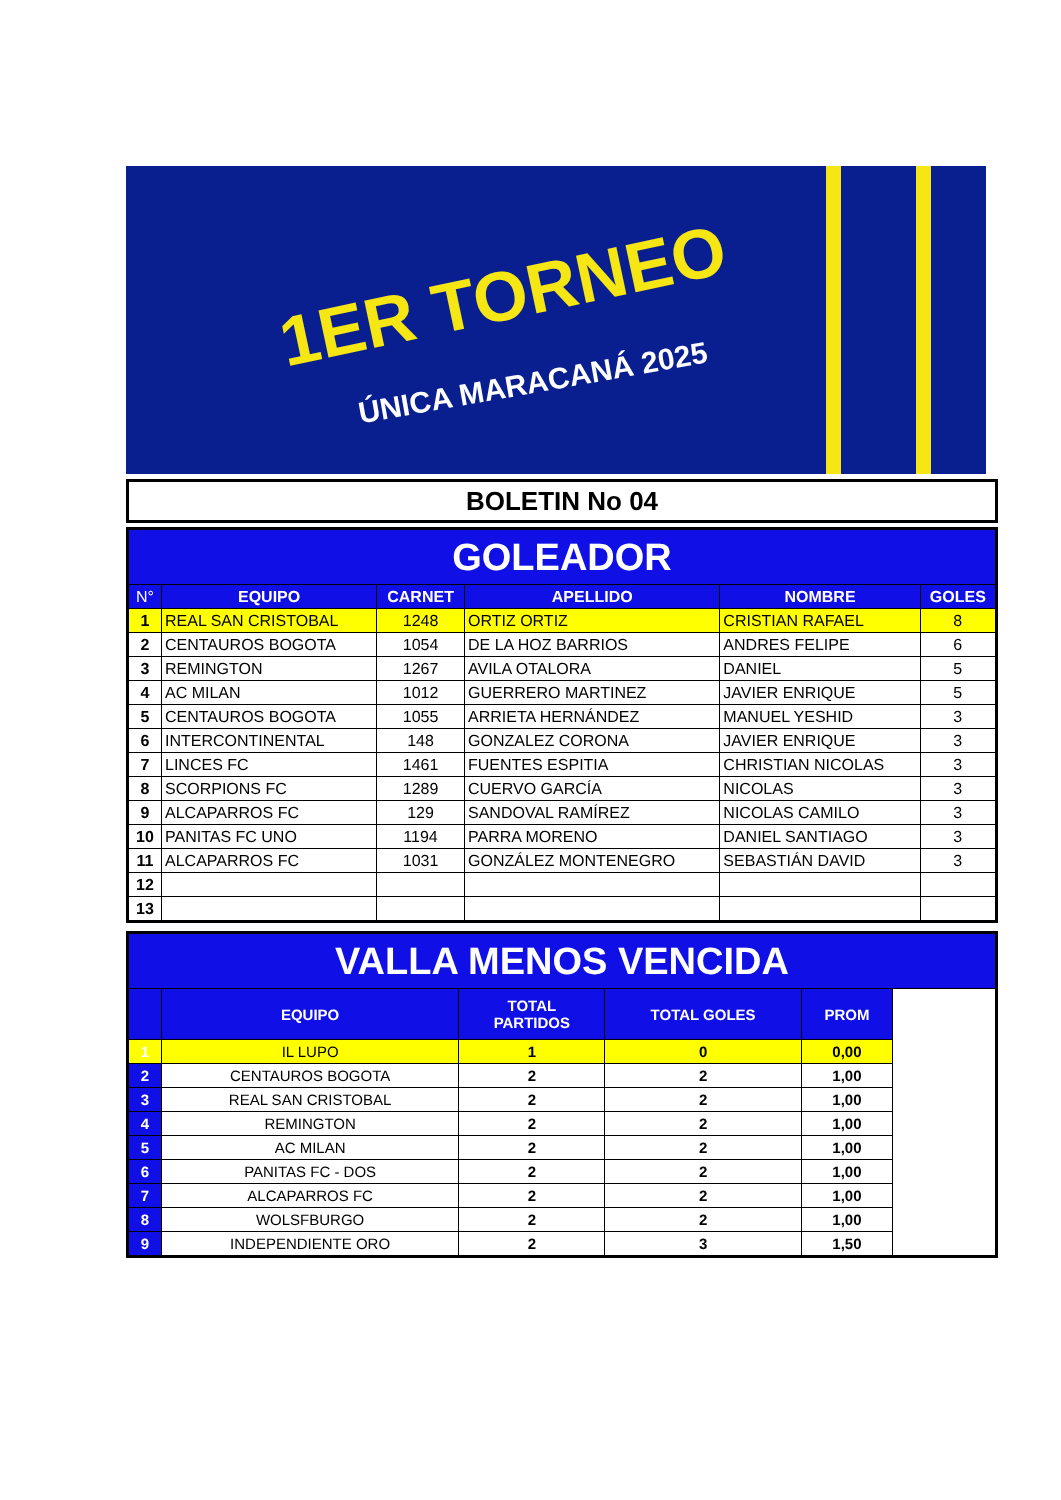1ER TORNEO
ÚNICA MARACANÁ 2025
BOLETIN No 04
| GOLEADOR | | | | | |
| N° | EQUIPO | CARNET | APELLIDO | NOMBRE | GOLES |
| 1 | REAL SAN CRISTOBAL | 1248 | ORTIZ ORTIZ | CRISTIAN RAFAEL | 8 |
| 2 | CENTAUROS BOGOTA | 1054 | DE LA HOZ BARRIOS | ANDRES FELIPE | 6 |
| 3 | REMINGTON | 1267 | AVILA OTALORA | DANIEL | 5 |
| 4 | AC MILAN | 1012 | GUERRERO MARTINEZ | JAVIER ENRIQUE | 5 |
| 5 | CENTAUROS BOGOTA | 1055 | ARRIETA HERNÁNDEZ | MANUEL YESHID | 3 |
| 6 | INTERCONTINENTAL | 148 | GONZALEZ CORONA | JAVIER ENRIQUE | 3 |
| 7 | LINCES FC | 1461 | FUENTES ESPITIA | CHRISTIAN NICOLAS | 3 |
| 8 | SCORPIONS FC | 1289 | CUERVO GARCÍA | NICOLAS | 3 |
| 9 | ALCAPARROS FC | 129 | SANDOVAL RAMÍREZ | NICOLAS CAMILO | 3 |
| 10 | PANITAS FC UNO | 1194 | PARRA MORENO | DANIEL SANTIAGO | 3 |
| 11 | ALCAPARROS FC | 1031 | GONZÁLEZ MONTENEGRO | SEBASTIÁN DAVID | 3 |
| 12 | | | | | |
| 13 | | | | | |
| VALLA MENOS VENCIDA | | | | | |
| | EQUIPO | TOTAL PARTIDOS | TOTAL GOLES | PROM | |
| 1 | IL LUPO | 1 | 0 | 0,00 | |
| 2 | CENTAUROS BOGOTA | 2 | 2 | 1,00 | |
| 3 | REAL SAN CRISTOBAL | 2 | 2 | 1,00 | |
| 4 | REMINGTON | 2 | 2 | 1,00 | |
| 5 | AC MILAN | 2 | 2 | 1,00 | |
| 6 | PANITAS FC - DOS | 2 | 2 | 1,00 | |
| 7 | ALCAPARROS FC | 2 | 2 | 1,00 | |
| 8 | WOLSFBURGO | 2 | 2 | 1,00 | |
| 9 | INDEPENDIENTE ORO | 2 | 3 | 1,50 | |